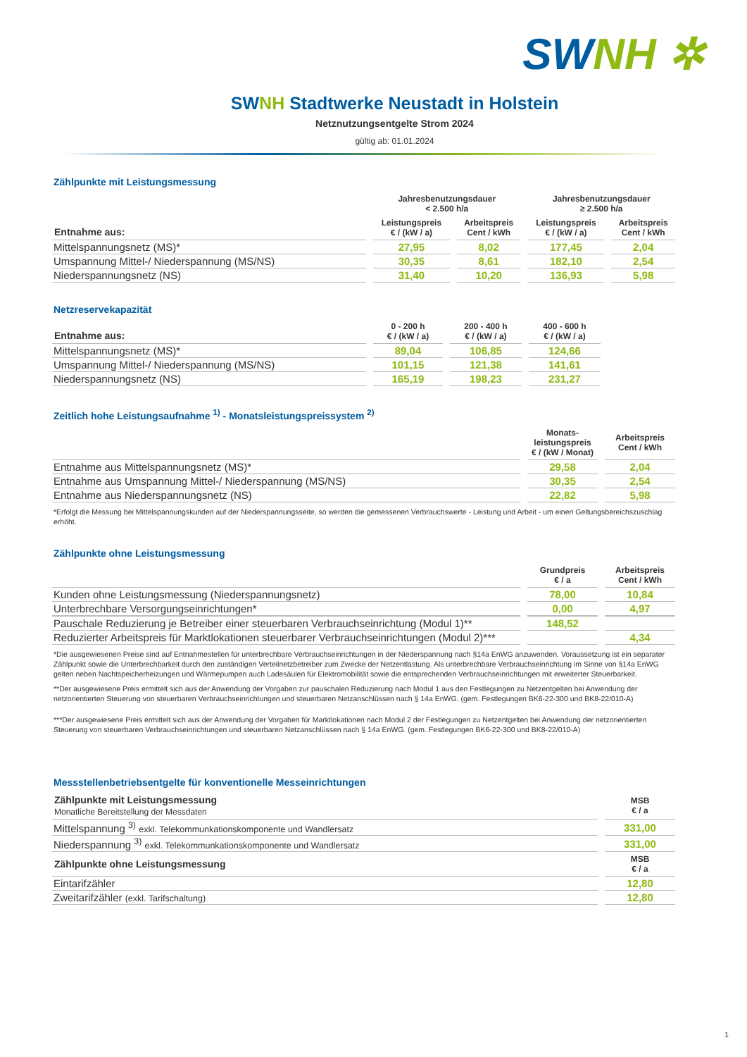SWNH ✲
SWNH Stadtwerke Neustadt in Holstein
Netznutzungsentgelte Strom 2024
gültig ab: 01.01.2024
Zählpunkte mit Leistungsmessung
| | Jahresbenutzungsdauer < 2.500 h/a | | Jahresbenutzungsdauer ≥ 2.500 h/a | |
| --- | --- | --- | --- | --- |
| Entnahme aus: | Leistungspreis € / (kW / a) | Arbeitspreis Cent / kWh | Leistungspreis € / (kW / a) | Arbeitspreis Cent / kWh |
| Mittelspannungsnetz (MS)* | 27,95 | 8,02 | 177,45 | 2,04 |
| Umspannung Mittel-/ Niederspannung (MS/NS) | 30,35 | 8,61 | 182,10 | 2,54 |
| Niederspannungsnetz (NS) | 31,40 | 10,20 | 136,93 | 5,98 |
Netzreservekapazität
| Entnahme aus: | 0 - 200 h € / (kW / a) | 200 - 400 h € / (kW / a) | 400 - 600 h € / (kW / a) | |
| --- | --- | --- | --- | --- |
| Mittelspannungsnetz (MS)* | 89,04 | 106,85 | 124,66 | |
| Umspannung Mittel-/ Niederspannung (MS/NS) | 101,15 | 121,38 | 141,61 | |
| Niederspannungsnetz (NS) | 165,19 | 198,23 | 231,27 | |
Zeitlich hohe Leistungsaufnahme <sup>1)</sup> - Monatsleistungspreissystem <sup>2)</sup>
| | Monats- leistungspreis € / (kW / Monat) | Arbeitspreis Cent / kWh |
| --- | --- | --- |
| Entnahme aus Mittelspannungsnetz (MS)* | 29,58 | 2,04 |
| Entnahme aus Umspannung Mittel-/ Niederspannung (MS/NS) | 30,35 | 2,54 |
| Entnahme aus Niederspannungsnetz (NS) | 22,82 | 5,98 |
*Erfolgt die Messung bei Mittelspannungskunden auf der Niederspannungsseite, so werden die gemessenen Verbrauchswerte - Leistung und Arbeit - um einen Geltungsbereichszuschlag erhöht.
Zählpunkte ohne Leistungsmessung
| | Grundpreis € / a | Arbeitspreis Cent / kWh |
| --- | --- | --- |
| Kunden ohne Leistungsmessung (Niederspannungsnetz) | 78,00 | 10,84 |
| Unterbrechbare Versorgungseinrichtungen* | 0,00 | 4,97 |
| Pauschale Reduzierung je Betreiber einer steuerbaren Verbrauchseinrichtung (Modul 1)** | 148,52 | |
| Reduzierter Arbeitspreis für Marktlokationen steuerbarer Verbrauchseinrichtungen (Modul 2)*** | | 4,34 |
*Die ausgewiesenen Preise sind auf Entnahmestellen für unterbrechbare Verbrauchseinrichtungen in der Niederspannung nach §14a EnWG anzuwenden. Voraussetzung ist ein separater Zählpunkt sowie die Unterbrechbarkeit durch den zuständigen Verteilnetzbetreiber zum Zwecke der Netzentlastung. Als unterbrechbare Verbrauchseinrichtung im Sinne von §14a EnWG gelten neben Nachtspeicherheizungen und Wärmepumpen auch Ladesäulen für Elektromobilität sowie die entsprechenden Verbrauchseinrichtungen mit erweiterter Steuerbarkeit.
**Der ausgewiesene Preis ermittelt sich aus der Anwendung der Vorgaben zur pauschalen Reduzierung nach Modul 1 aus den Festlegungen zu Netzentgelten bei Anwendung der netzorientierten Steuerung von steuerbaren Verbrauchseinrichtungen und steuerbaren Netzanschlüssen nach § 14a EnWG. (gem. Festlegungen BK6-22-300 und BK8-22/010-A)
***Der ausgewiesene Preis ermittelt sich aus der Anwendung der Vorgaben für Marktlokationen nach Modul 2 der Festlegungen zu Netzentgelten bei Anwendung der netzorientierten Steuerung von steuerbaren Verbrauchseinrichtungen und steuerbaren Netzanschlüssen nach § 14a EnWG. (gem. Festlegungen BK6-22-300 und BK8-22/010-A)
Messstellenbetriebsentgelte für konventionelle Messeinrichtungen
| Zählpunkte mit Leistungsmessung Monatliche Bereitstellung der Messdaten | MSB € / a |
| --- | --- |
| Mittelspannung <sup>3)</sup> exkl. Telekommunkationskomponente und Wandlersatz | 331,00 |
| Niederspannung <sup>3)</sup> exkl. Telekommunkationskomponente und Wandlersatz | 331,00 |
| Zählpunkte ohne Leistungsmessung | MSB € / a |
| Eintarifzähler | 12,80 |
| Zweitarifzähler (exkl. Tarifschaltung) | 12,80 |
1